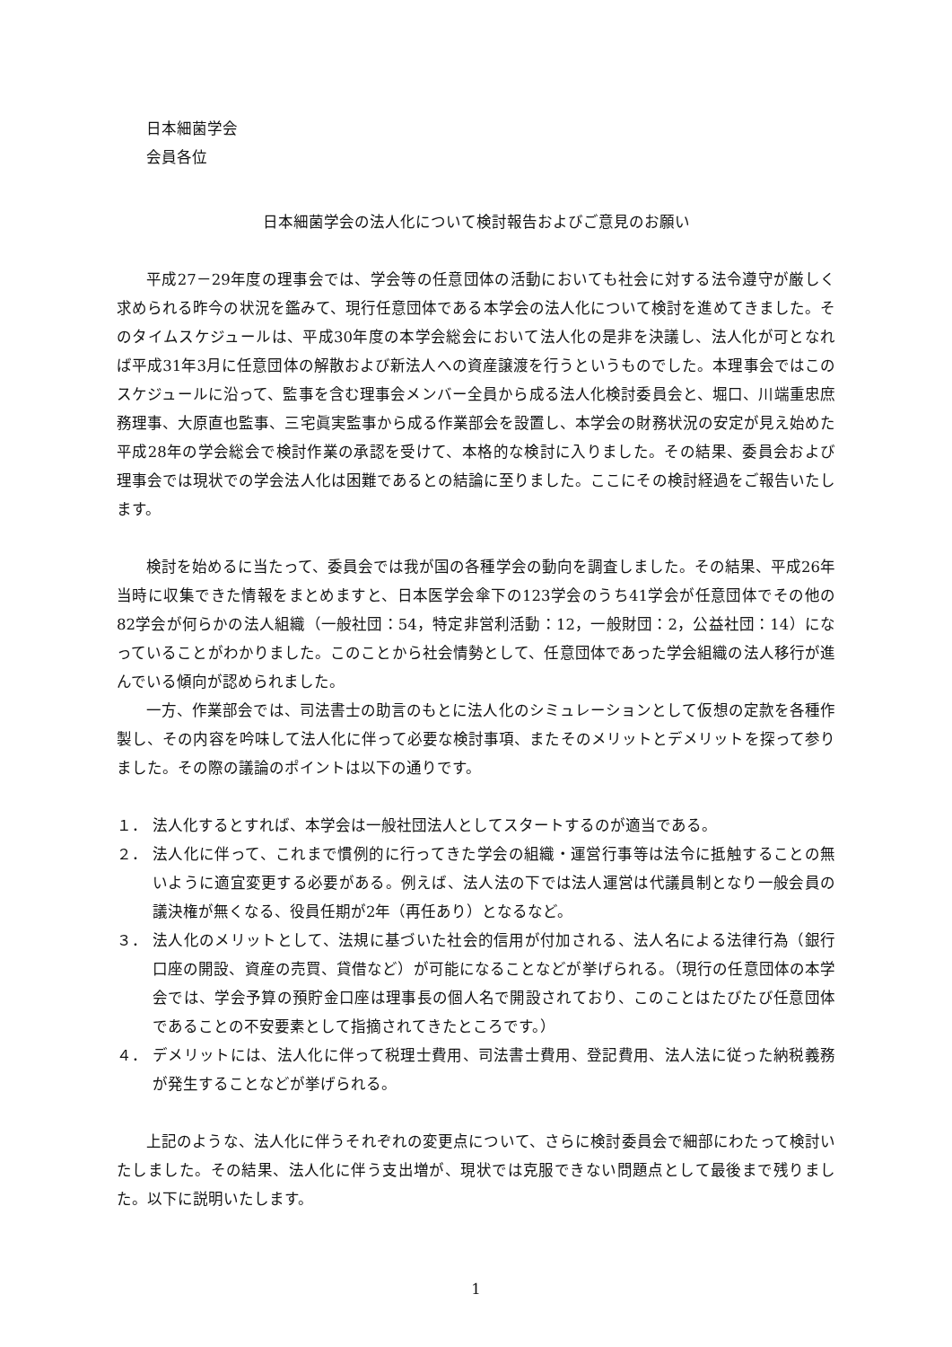日本細菌学会
会員各位
日本細菌学会の法人化について検討報告およびご意見のお願い
平成27－29年度の理事会では、学会等の任意団体の活動においても社会に対する法令遵守が厳しく求められる昨今の状況を鑑みて、現行任意団体である本学会の法人化について検討を進めてきました。そのタイムスケジュールは、平成30年度の本学会総会において法人化の是非を決議し、法人化が可となれば平成31年3月に任意団体の解散および新法人への資産譲渡を行うというものでした。本理事会ではこのスケジュールに沿って、監事を含む理事会メンバー全員から成る法人化検討委員会と、堀口、川端重忠庶務理事、大原直也監事、三宅眞実監事から成る作業部会を設置し、本学会の財務状況の安定が見え始めた平成28年の学会総会で検討作業の承認を受けて、本格的な検討に入りました。その結果、委員会および理事会では現状での学会法人化は困難であるとの結論に至りました。ここにその検討経過をご報告いたします。
検討を始めるに当たって、委員会では我が国の各種学会の動向を調査しました。その結果、平成26年当時に収集できた情報をまとめますと、日本医学会傘下の123学会のうち41学会が任意団体でその他の82学会が何らかの法人組織（一般社団：54，特定非営利活動：12，一般財団：2，公益社団：14）になっていることがわかりました。このことから社会情勢として、任意団体であった学会組織の法人移行が進んでいる傾向が認められました。
一方、作業部会では、司法書士の助言のもとに法人化のシミュレーションとして仮想の定款を各種作製し、その内容を吟味して法人化に伴って必要な検討事項、またそのメリットとデメリットを探って参りました。その際の議論のポイントは以下の通りです。
１． 法人化するとすれば、本学会は一般社団法人としてスタートするのが適当である。
２． 法人化に伴って、これまで慣例的に行ってきた学会の組織・運営行事等は法令に抵触することの無いように適宜変更する必要がある。例えば、法人法の下では法人運営は代議員制となり一般会員の議決権が無くなる、役員任期が2年（再任あり）となるなど。
３． 法人化のメリットとして、法規に基づいた社会的信用が付加される、法人名による法律行為（銀行口座の開設、資産の売買、貸借など）が可能になることなどが挙げられる。（現行の任意団体の本学会では、学会予算の預貯金口座は理事長の個人名で開設されており、このことはたびたび任意団体であることの不安要素として指摘されてきたところです。）
４． デメリットには、法人化に伴って税理士費用、司法書士費用、登記費用、法人法に従った納税義務が発生することなどが挙げられる。
上記のような、法人化に伴うそれぞれの変更点について、さらに検討委員会で細部にわたって検討いたしました。その結果、法人化に伴う支出増が、現状では克服できない問題点として最後まで残りました。以下に説明いたします。
1